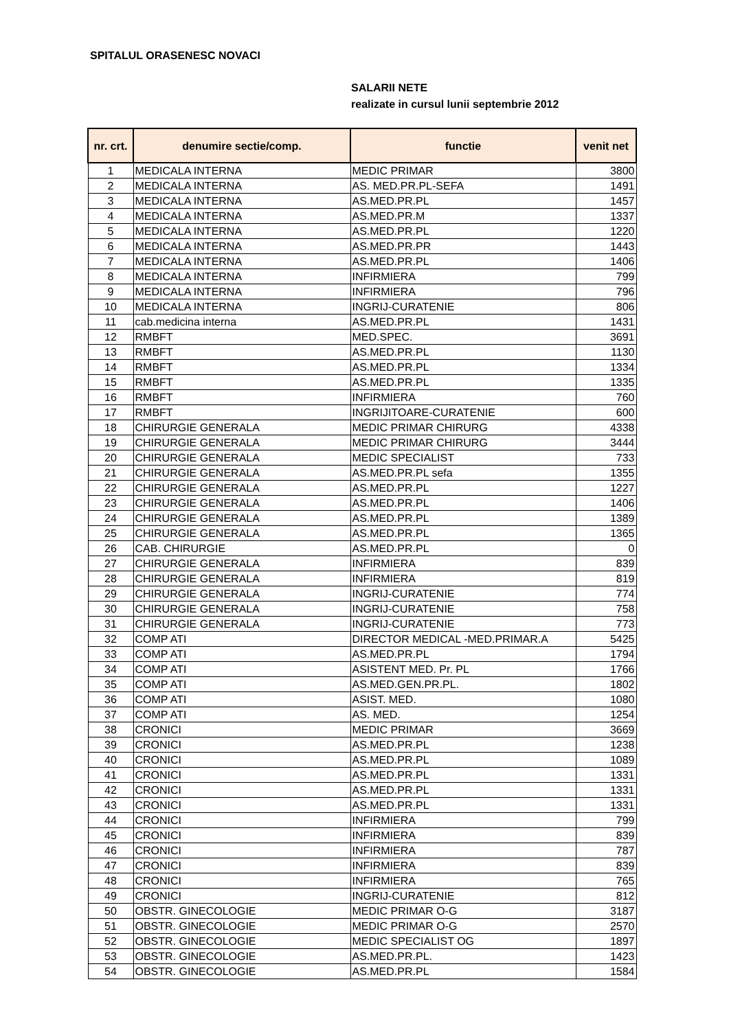SPITALUL ORASENESC NOVACI
SALARII NETE
realizate in cursul lunii septembrie 2012
| nr. crt. | denumire sectie/comp. | functie | venit net |
| --- | --- | --- | --- |
| 1 | MEDICALA INTERNA | MEDIC PRIMAR | 3800 |
| 2 | MEDICALA INTERNA | AS. MED.PR.PL-SEFA | 1491 |
| 3 | MEDICALA INTERNA | AS.MED.PR.PL | 1457 |
| 4 | MEDICALA INTERNA | AS.MED.PR.M | 1337 |
| 5 | MEDICALA INTERNA | AS.MED.PR.PL | 1220 |
| 6 | MEDICALA INTERNA | AS.MED.PR.PR | 1443 |
| 7 | MEDICALA INTERNA | AS.MED.PR.PL | 1406 |
| 8 | MEDICALA INTERNA | INFIRMIERA | 799 |
| 9 | MEDICALA INTERNA | INFIRMIERA | 796 |
| 10 | MEDICALA INTERNA | INGRIJ-CURATENIE | 806 |
| 11 | cab.medicina interna | AS.MED.PR.PL | 1431 |
| 12 | RMBFT | MED.SPEC. | 3691 |
| 13 | RMBFT | AS.MED.PR.PL | 1130 |
| 14 | RMBFT | AS.MED.PR.PL | 1334 |
| 15 | RMBFT | AS.MED.PR.PL | 1335 |
| 16 | RMBFT | INFIRMIERA | 760 |
| 17 | RMBFT | INGRIJITOARE-CURATENIE | 600 |
| 18 | CHIRURGIE GENERALA | MEDIC PRIMAR CHIRURG | 4338 |
| 19 | CHIRURGIE GENERALA | MEDIC PRIMAR CHIRURG | 3444 |
| 20 | CHIRURGIE GENERALA | MEDIC SPECIALIST | 733 |
| 21 | CHIRURGIE GENERALA | AS.MED.PR.PL sefa | 1355 |
| 22 | CHIRURGIE GENERALA | AS.MED.PR.PL | 1227 |
| 23 | CHIRURGIE GENERALA | AS.MED.PR.PL | 1406 |
| 24 | CHIRURGIE GENERALA | AS.MED.PR.PL | 1389 |
| 25 | CHIRURGIE GENERALA | AS.MED.PR.PL | 1365 |
| 26 | CAB. CHIRURGIE | AS.MED.PR.PL | 0 |
| 27 | CHIRURGIE GENERALA | INFIRMIERA | 839 |
| 28 | CHIRURGIE GENERALA | INFIRMIERA | 819 |
| 29 | CHIRURGIE GENERALA | INGRIJ-CURATENIE | 774 |
| 30 | CHIRURGIE GENERALA | INGRIJ-CURATENIE | 758 |
| 31 | CHIRURGIE GENERALA | INGRIJ-CURATENIE | 773 |
| 32 | COMP ATI | DIRECTOR MEDICAL -MED.PRIMAR.A | 5425 |
| 33 | COMP ATI | AS.MED.PR.PL | 1794 |
| 34 | COMP ATI | ASISTENT MED. Pr. PL | 1766 |
| 35 | COMP ATI | AS.MED.GEN.PR.PL. | 1802 |
| 36 | COMP ATI | ASIST. MED. | 1080 |
| 37 | COMP ATI | AS. MED. | 1254 |
| 38 | CRONICI | MEDIC PRIMAR | 3669 |
| 39 | CRONICI | AS.MED.PR.PL | 1238 |
| 40 | CRONICI | AS.MED.PR.PL | 1089 |
| 41 | CRONICI | AS.MED.PR.PL | 1331 |
| 42 | CRONICI | AS.MED.PR.PL | 1331 |
| 43 | CRONICI | AS.MED.PR.PL | 1331 |
| 44 | CRONICI | INFIRMIERA | 799 |
| 45 | CRONICI | INFIRMIERA | 839 |
| 46 | CRONICI | INFIRMIERA | 787 |
| 47 | CRONICI | INFIRMIERA | 839 |
| 48 | CRONICI | INFIRMIERA | 765 |
| 49 | CRONICI | INGRIJ-CURATENIE | 812 |
| 50 | OBSTR. GINECOLOGIE | MEDIC PRIMAR O-G | 3187 |
| 51 | OBSTR. GINECOLOGIE | MEDIC PRIMAR O-G | 2570 |
| 52 | OBSTR. GINECOLOGIE | MEDIC SPECIALIST OG | 1897 |
| 53 | OBSTR. GINECOLOGIE | AS.MED.PR.PL. | 1423 |
| 54 | OBSTR. GINECOLOGIE | AS.MED.PR.PL | 1584 |